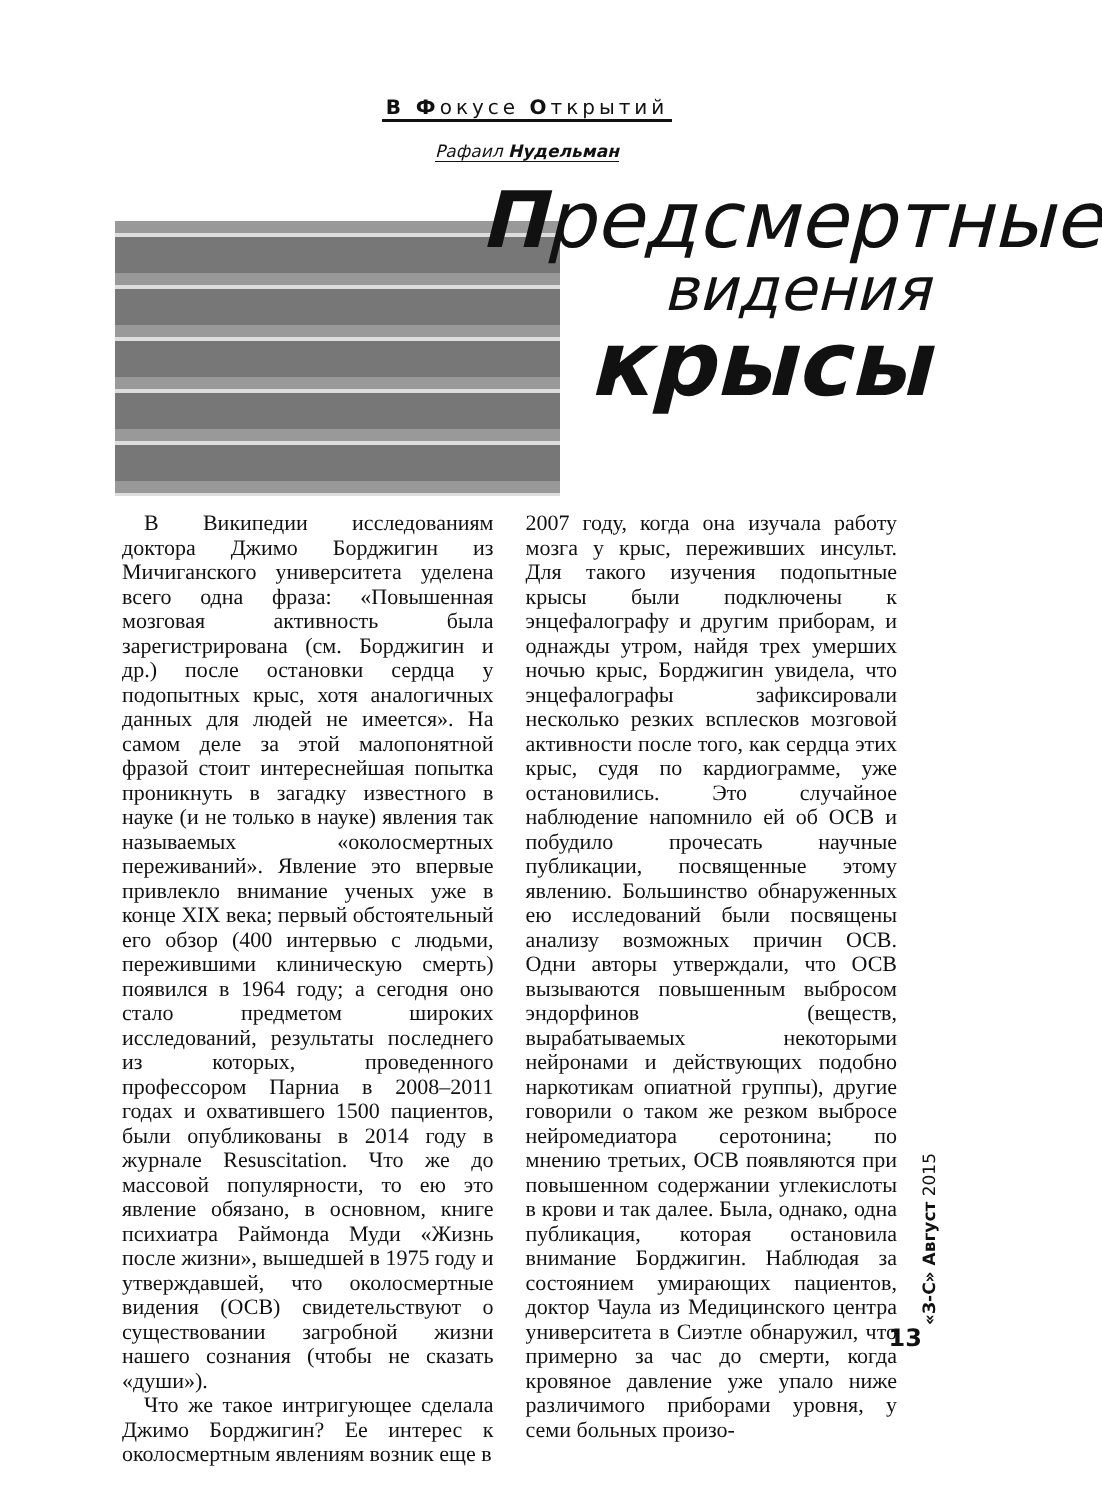В Фокусе Открытий
Рафаил Нудельман
Предсмертные
видения
крысы
В Википедии исследованиям доктора Джимо Борджигин из Мичиганского университета уделена всего одна фраза: «Повышенная мозговая активность была зарегистрирована (см. Борджигин и др.) после остановки сердца у подопытных крыс, хотя аналогичных данных для людей не имеется». На самом деле за этой малопонятной фразой стоит интереснейшая попытка проникнуть в загадку известного в науке (и не только в науке) явления так называемых «околосмертных переживаний». Явление это впервые привлекло внимание ученых уже в конце XIX века; первый обстоятельный его обзор (400 интервью с людьми, пережившими клиническую смерть) появился в 1964 году; а сегодня оно стало предметом широких исследований, результаты последнего из которых, проведенного профессором Парниа в 2008–2011 годах и охватившего 1500 пациентов, были опубликованы в 2014 году в журнале Resuscitation. Что же до массовой популярности, то ею это явление обязано, в основном, книге психиатра Раймонда Муди «Жизнь после жизни», вышедшей в 1975 году и утверждавшей, что околосмертные видения (ОСВ) свидетельствуют о существовании загробной жизни нашего сознания (чтобы не сказать «души»).
Что же такое интригующее сделала Джимо Борджигин? Ее интерес к околосмертным явлениям возник еще в
2007 году, когда она изучала работу мозга у крыс, переживших инсульт. Для такого изучения подопытные крысы были подключены к энцефалографу и другим приборам, и однажды утром, найдя трех умерших ночью крыс, Борджигин увидела, что энцефалографы зафиксировали несколько резких всплесков мозговой активности после того, как сердца этих крыс, судя по кардиограмме, уже остановились. Это случайное наблюдение напомнило ей об ОСВ и побудило прочесать научные публикации, посвященные этому явлению. Большинство обнаруженных ею исследований были посвящены анализу возможных причин ОСВ. Одни авторы утверждали, что ОСВ вызываются повышенным выбросом эндорфинов (веществ, вырабатываемых некоторыми нейронами и действующих подобно наркотикам опиатной группы), другие говорили о таком же резком выбросе нейромедиатора серотонина; по мнению третьих, ОСВ появляются при повышенном содержании углекислоты в крови и так далее. Была, однако, одна публикация, которая остановила внимание Борджигин. Наблюдая за состоянием умирающих пациентов, доктор Чаула из Медицинского центра университета в Сиэтле обнаружил, что примерно за час до смерти, когда кровяное давление уже упало ниже различимого приборами уровня, у семи больных произо-
«З-С» Август 2015
13